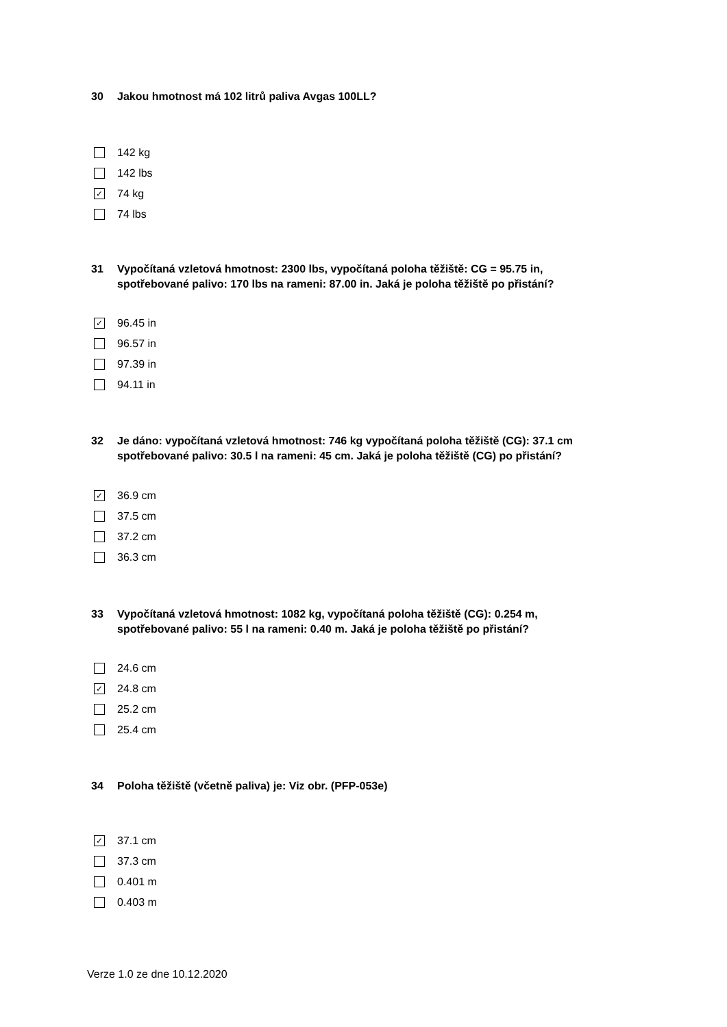30 Jakou hmotnost má 102 litrů paliva Avgas 100LL?
142 kg
142 lbs
✓ 74 kg
74 lbs
31 Vypočítaná vzletová hmotnost: 2300 lbs, vypočítaná poloha těžiště: CG = 95.75 in, spotřebované palivo: 170 lbs na rameni: 87.00 in. Jaká je poloha těžiště po přistání?
✓ 96.45 in
96.57 in
97.39 in
94.11 in
32 Je dáno: vypočítaná vzletová hmotnost: 746 kg vypočítaná poloha těžiště (CG): 37.1 cm spotřebované palivo: 30.5 l na rameni: 45 cm. Jaká je poloha těžiště (CG) po přistání?
✓ 36.9 cm
37.5 cm
37.2 cm
36.3 cm
33 Vypočítaná vzletová hmotnost: 1082 kg, vypočítaná poloha těžiště (CG): 0.254 m, spotřebované palivo: 55 l na rameni: 0.40 m. Jaká je poloha těžiště po přistání?
24.6 cm
✓ 24.8 cm
25.2 cm
25.4 cm
34 Poloha těžiště (včetně paliva) je: Viz obr. (PFP-053e)
✓ 37.1 cm
37.3 cm
0.401 m
0.403 m
Verze 1.0 ze dne 10.12.2020